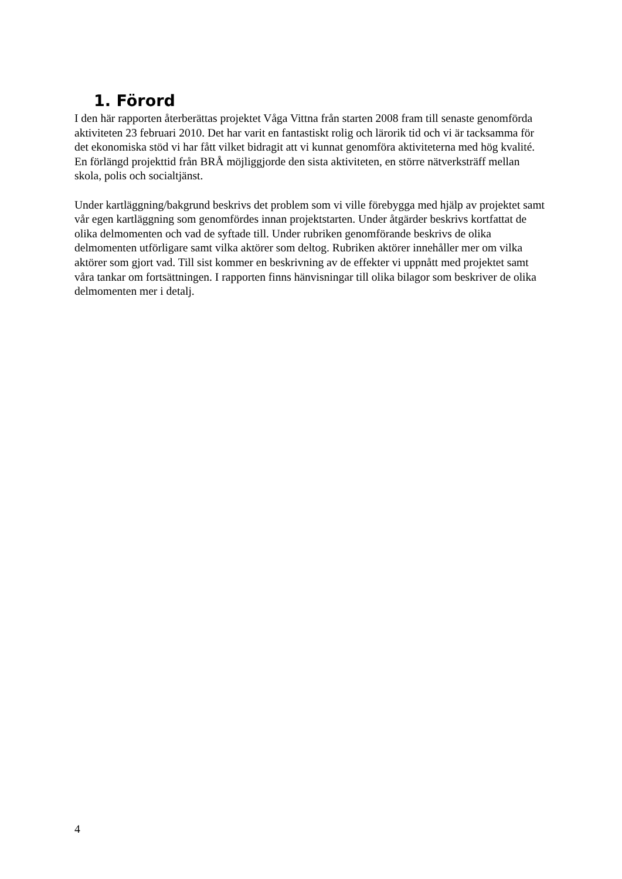1. Förord
I den här rapporten återberättas projektet Våga Vittna från starten 2008 fram till senaste genomförda aktiviteten 23 februari 2010. Det har varit en fantastiskt rolig och lärorik tid och vi är tacksamma för det ekonomiska stöd vi har fått vilket bidragit att vi kunnat genomföra aktiviteterna med hög kvalité. En förlängd projekttid från BRÅ möjliggjorde den sista aktiviteten, en större nätverksträff mellan skola, polis och socialtjänst.
Under kartläggning/bakgrund beskrivs det problem som vi ville förebygga med hjälp av projektet samt vår egen kartläggning som genomfördes innan projektstarten. Under åtgärder beskrivs kortfattat de olika delmomenten och vad de syftade till. Under rubriken genomförande beskrivs de olika delmomenten utförligare samt vilka aktörer som deltog. Rubriken aktörer innehåller mer om vilka aktörer som gjort vad. Till sist kommer en beskrivning av de effekter vi uppnått med projektet samt våra tankar om fortsättningen. I rapporten finns hänvisningar till olika bilagor som beskriver de olika delmomenten mer i detalj.
4